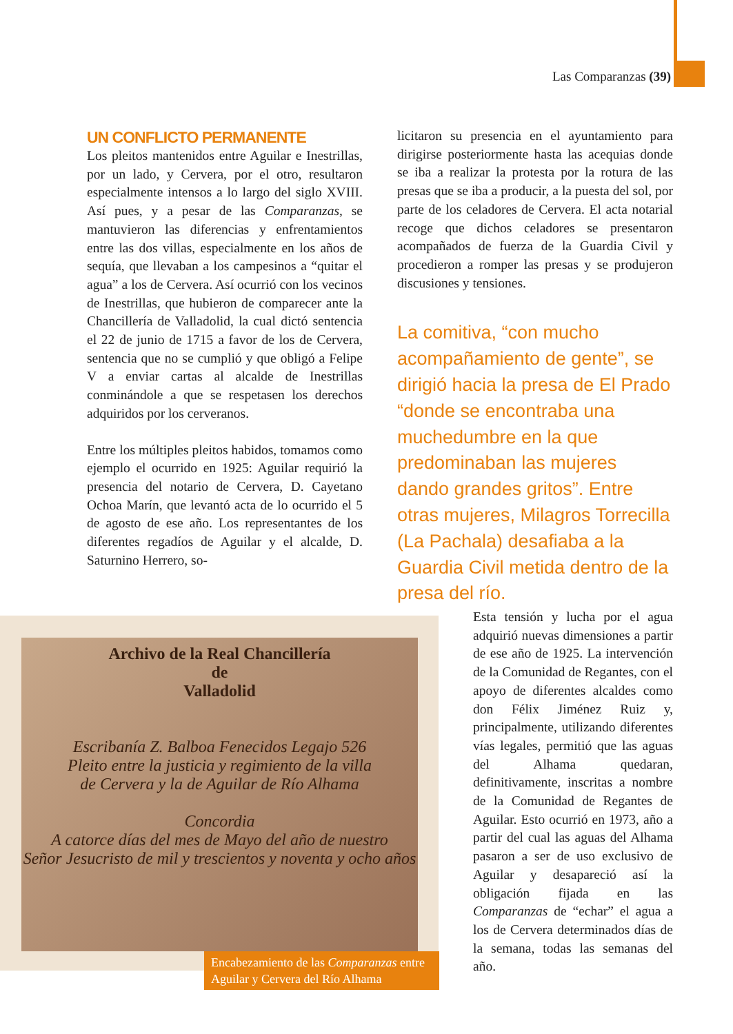Las Comparanzas (39)
UN CONFLICTO PERMANENTE
Los pleitos mantenidos entre Aguilar e Inestrillas, por un lado, y Cervera, por el otro, resultaron especialmente intensos a lo largo del siglo XVIII. Así pues, y a pesar de las Comparanzas, se mantuvieron las diferencias y enfrentamientos entre las dos villas, especialmente en los años de sequía, que llevaban a los campesinos a “quitar el agua” a los de Cervera. Así ocurrió con los vecinos de Inestrillas, que hubieron de comparecer ante la Chancillería de Valladolid, la cual dictó sentencia el 22 de junio de 1715 a favor de los de Cervera, sentencia que no se cumplió y que obligó a Felipe V a enviar cartas al alcalde de Inestrillas conminándole a que se respetasen los derechos adquiridos por los cerveranos.
Entre los múltiples pleitos habidos, tomamos como ejemplo el ocurrido en 1925: Aguilar requirió la presencia del notario de Cervera, D. Cayetano Ochoa Marín, que levantó acta de lo ocurrido el 5 de agosto de ese año. Los representantes de los diferentes regadíos de Aguilar y el alcalde, D. Saturnino Herrero, so-
licitaron su presencia en el ayuntamiento para dirigirse posteriormente hasta las acequias donde se iba a realizar la protesta por la rotura de las presas que se iba a producir, a la puesta del sol, por parte de los celadores de Cervera. El acta notarial recoge que dichos celadores se presentaron acompañados de fuerza de la Guardia Civil y procedieron a romper las presas y se produjeron discusiones y tensiones.
La comitiva, “con mucho acompañamiento de gente”, se dirigió hacia la presa de El Prado “donde se encontraba una muchedumbre en la que predominaban las mujeres dando grandes gritos”. Entre otras mujeres, Milagros Torrecilla (La Pachala) desafiaba a la Guardia Civil metida dentro de la presa del río.
Archivo de la Real Chancillería
de
Valladolid
Escribanía Z. Balboa Fenecidos Legajo 526
Pleito entre la justicia y regimiento de la villa
de Cervera y la de Aguilar de Río Alhama
Concordia
A catorce días del mes de Mayo del año de nuestro
Señor Jesucristo de mil y trescientos y noventa y ocho años
Encabezamiento de las Comparanzas entre Aguilar y Cervera del Río Alhama
Esta tensión y lucha por el agua adquirió nuevas dimensiones a partir de ese año de 1925. La intervención de la Comunidad de Regantes, con el apoyo de diferentes alcaldes como don Félix Jiménez Ruiz y, principalmente, utilizando diferentes vías legales, permitió que las aguas del Alhama quedaran, definitivamente, inscritas a nombre de la Comunidad de Regantes de Aguilar. Esto ocurrió en 1973, año a partir del cual las aguas del Alhama pasaron a ser de uso exclusivo de Aguilar y desapareció así la obligación fijada en las Comparanzas de “echar” el agua a los de Cervera determinados días de la semana, todas las semanas del año.